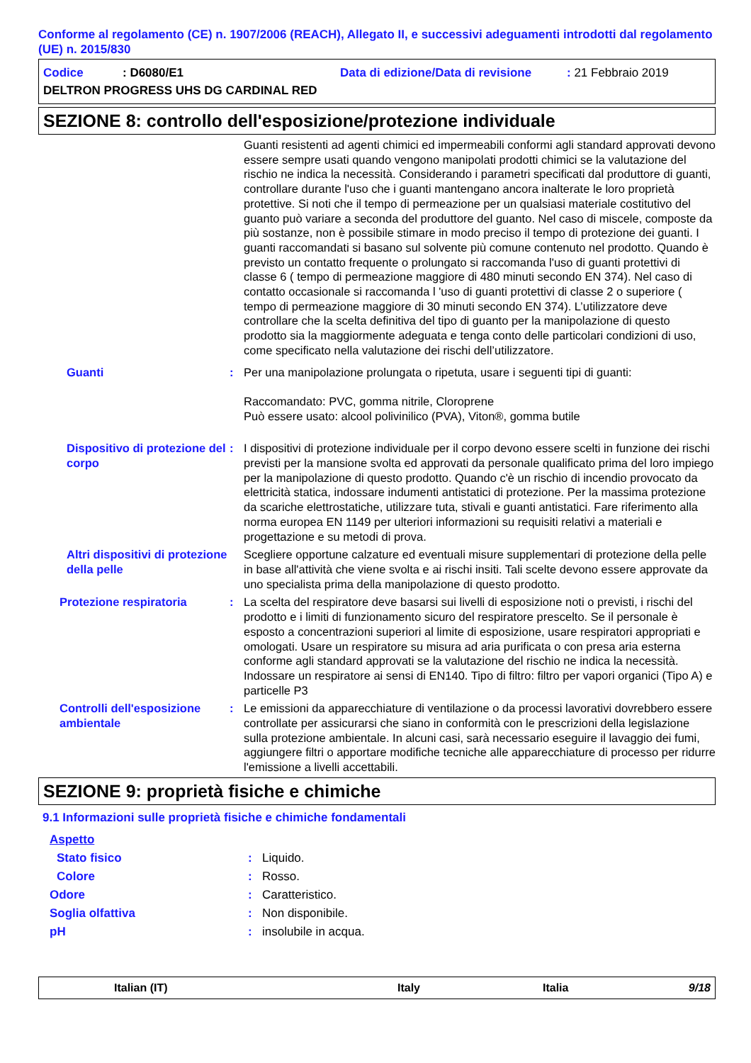Conforme al regolamento (CE) n. 1907/2006 (REACH), Allegato II, e successivi adeguamenti introdotti dal regolamento (UE) n. 2015/830
Codice: D6080/E1 Data di edizione/Data di revisione: 21 Febbraio 2019
DELTRON PROGRESS UHS DG CARDINAL RED
SEZIONE 8: controllo dell'esposizione/protezione individuale
Guanti resistenti ad agenti chimici ed impermeabili conformi agli standard approvati devono essere sempre usati quando vengono manipolati prodotti chimici se la valutazione del rischio ne indica la necessità. Considerando i parametri specificati dal produttore di guanti, controllare durante l'uso che i guanti mantengano ancora inalterate le loro proprietà protettive. Si noti che il tempo di permeazione per un qualsiasi materiale costitutivo del guanto può variare a seconda del produttore del guanto. Nel caso di miscele, composte da più sostanze, non è possibile stimare in modo preciso il tempo di protezione dei guanti. I guanti raccomandati si basano sul solvente più comune contenuto nel prodotto. Quando è previsto un contatto frequente o prolungato si raccomanda l'uso di guanti protettivi di classe 6 ( tempo di permeazione maggiore di 480 minuti secondo EN 374). Nel caso di contatto occasionale si raccomanda l 'uso di guanti protettivi di classe 2 o superiore ( tempo di permeazione maggiore di 30 minuti secondo EN 374). L’utilizzatore deve controllare che la scelta definitiva del tipo di guanto per la manipolazione di questo prodotto sia la maggiormente adeguata e tenga conto delle particolari condizioni di uso, come specificato nella valutazione dei rischi dell’utilizzatore.
Guanti : Per una manipolazione prolungata o ripetuta, usare i seguenti tipi di guanti:
Raccomandato: PVC, gomma nitrile, Cloroprene
Può essere usato: alcool polivinilico (PVA), Viton®, gomma butile
Dispositivo di protezione del corpo
: I dispositivi di protezione individuale per il corpo devono essere scelti in funzione dei rischi previsti per la mansione svolta ed approvati da personale qualificato prima del loro impiego per la manipolazione di questo prodotto. Quando c'è un rischio di incendio provocato da elettricità statica, indossare indumenti antistatici di protezione. Per la massima protezione da scariche elettrostatiche, utilizzare tuta, stivali e guanti antistatici. Fare riferimento alla norma europea EN 1149 per ulteriori informazioni su requisiti relativi a materiali e progettazione e su metodi di prova.
Altri dispositivi di protezione della pelle
Scegliere opportune calzature ed eventuali misure supplementari di protezione della pelle in base all'attività che viene svolta e ai rischi insiti. Tali scelte devono essere approvate da uno specialista prima della manipolazione di questo prodotto.
Protezione respiratoria : La scelta del respiratore deve basarsi sui livelli di esposizione noti o previsti, i rischi del prodotto e i limiti di funzionamento sicuro del respiratore prescelto. Se il personale è esposto a concentrazioni superiori al limite di esposizione, usare respiratori appropriati e omologati. Usare un respiratore su misura ad aria purificata o con presa aria esterna conforme agli standard approvati se la valutazione del rischio ne indica la necessità. Indossare un respiratore ai sensi di EN140. Tipo di filtro: filtro per vapori organici (Tipo A) e particelle P3
Controlli dell'esposizione ambientale
: Le emissioni da apparecchiature di ventilazione o da processi lavorativi dovrebbero essere controllate per assicurarsi che siano in conformità con le prescrizioni della legislazione sulla protezione ambientale. In alcuni casi, sarà necessario eseguire il lavaggio dei fumi, aggiungere filtri o apportare modifiche tecniche alle apparecchiature di processo per ridurre l'emissione a livelli accettabili.
SEZIONE 9: proprietà fisiche e chimiche
9.1 Informazioni sulle proprietà fisiche e chimiche fondamentali
Aspetto
Stato fisico: Liquido.
Colore: Rosso.
Odore: Caratteristico.
Soglia olfattiva: Non disponibile.
pH: insolubile in acqua.
Italian (IT) Italy Italia 9/18